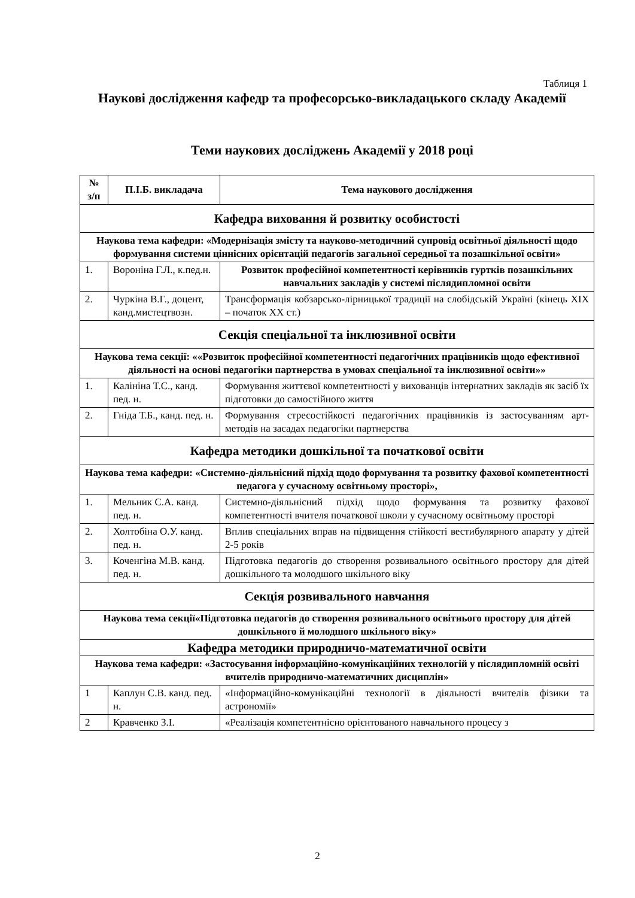Таблиця 1
Наукові дослідження кафедр та професорсько-викладацького складу Академії
Теми наукових досліджень Академії у 2018 році
| № з/п | П.І.Б. викладача | Тема наукового дослідження |
| --- | --- | --- |
| Кафедра виховання й розвитку особистості | | |
| Наукова тема кафедри: «Модернізація змісту та науково-методичний супровід освітньої діяльності щодо формування системи ціннісних орієнтацій педагогів загальної середньої та позашкільної освіти» | | |
| 1. | Вороніна Г.Л., к.пед.н. | Розвиток професійної компетентності керівників гуртків позашкільних навчальних закладів у системі післядипломної освіти |
| 2. | Чуркіна В.Г., доцент, канд.мистецтвозн. | Трансформація кобзарсько-лірницької традиції на слобідській Україні (кінець XIX – початок XX ст.) |
| Секція спеціальної та інклюзивної освіти | | |
| Наукова тема секції: ««Розвиток професійної компетентності педагогічних працівників щодо ефективної діяльності на основі педагогіки партнерства в умовах спеціальної та інклюзивної освіти»» | | |
| 1. | Калініна Т.С., канд. пед. н. | Формування життєвої компетентності у вихованців інтернатних закладів як засіб їх підготовки до самостійного життя |
| 2. | Гніда Т.Б., канд. пед. н. | Формування стресостійкості педагогічних працівників із застосуванням арт-методів на засадах педагогіки партнерства |
| Кафедра методики дошкільної та початкової освіти | | |
| Наукова тема кафедри: «Системно-діяльнісний підхід щодо формування та розвитку фахової компетентності педагога у сучасному освітньому просторі», | | |
| 1. | Мельник С.А. канд. пед. н. | Системно-діяльнісний підхід щодо формування та розвитку фахової компетентності вчителя початкової школи у сучасному освітньому просторі |
| 2. | Холтобіна О.У. канд. пед. н. | Вплив спеціальних вправ на підвищення стійкості вестибулярного апарату у дітей 2-5 років |
| 3. | Коченгіна М.В. канд. пед. н. | Підготовка педагогів до створення розвивального освітнього простору для дітей дошкільного та молодшого шкільного віку |
| Секція розвивального навчання | | |
| Наукова тема секції«Підготовка педагогів до створення розвивального освітнього простору для дітей дошкільного й молодшого шкільного віку» | | |
| Кафедра методики природничо-математичної освіти | | |
| Наукова тема кафедри: «Застосування інформаційно-комунікаційних технологій у післядипломній освіті вчителів природничо-математичних дисциплін» | | |
| 1 | Каплун С.В. канд. пед. н. | «Інформаційно-комунікаційні технології в діяльності вчителів фізики та астрономії» |
| 2 | Кравченко З.І. | «Реалізація компетентнісно орієнтованого навчального процесу з |
2